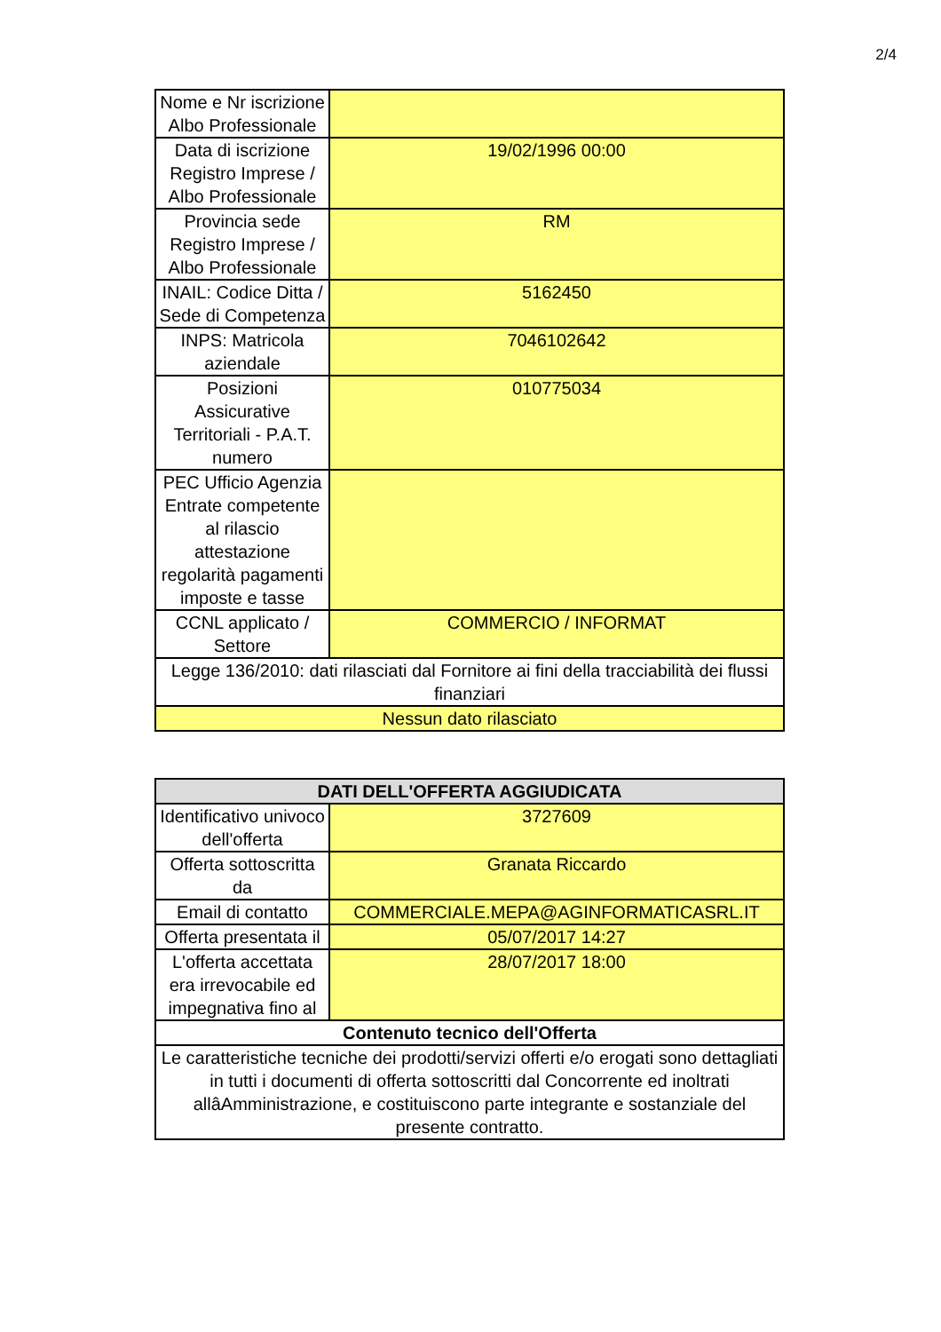2/4
| Nome e Nr iscrizione Albo Professionale | |
| Data di iscrizione Registro Imprese / Albo Professionale | 19/02/1996 00:00 |
| Provincia sede Registro Imprese / Albo Professionale | RM |
| INAIL: Codice Ditta / Sede di Competenza | 5162450 |
| INPS: Matricola aziendale | 7046102642 |
| Posizioni Assicurative Territoriali - P.A.T. numero | 010775034 |
| PEC Ufficio Agenzia Entrate competente al rilascio attestazione regolarità pagamenti imposte e tasse | |
| CCNL applicato / Settore | COMMERCIO / INFORMAT |
| Legge 136/2010: dati rilasciati dal Fornitore ai fini della tracciabilità dei flussi finanziari | |
| Nessun dato rilasciato | |
| DATI DELL'OFFERTA AGGIUDICATA | |
| --- | --- |
| Identificativo univoco dell'offerta | 3727609 |
| Offerta sottoscritta da | Granata Riccardo |
| Email di contatto | COMMERCIALE.MEPA@AGINFORMATICASRL.IT |
| Offerta presentata il | 05/07/2017 14:27 |
| L'offerta accettata era irrevocabile ed impegnativa fino al | 28/07/2017 18:00 |
| Contenuto tecnico dell'Offerta | |
| Le caratteristiche tecniche dei prodotti/servizi offerti e/o erogati sono dettagliati in tutti i documenti di offerta sottoscritti dal Concorrente ed inoltrati allâAmministrazione, e costituiscono parte integrante e sostanziale del presente contratto. | |